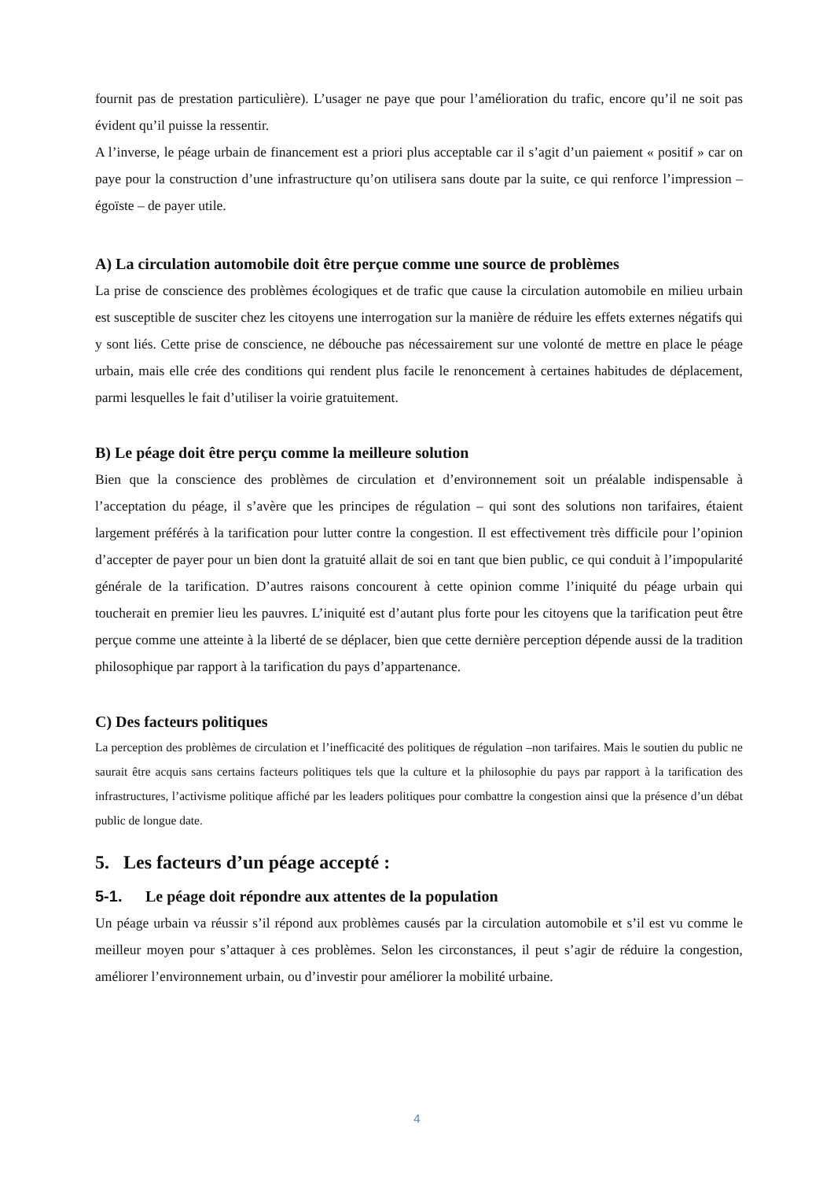fournit pas de prestation particulière). L’usager ne paye que pour l’amélioration du trafic, encore qu’il ne soit pas évident qu’il puisse la ressentir.
A l’inverse, le péage urbain de financement est a priori plus acceptable car il s’agit d’un paiement « positif » car on paye pour la construction d’une infrastructure qu’on utilisera sans doute par la suite, ce qui renforce l’impression – égoïste – de payer utile.
A) La circulation automobile doit être perçue comme une source de problèmes
La prise de conscience des problèmes écologiques et de trafic que cause la circulation automobile en milieu urbain est susceptible de susciter chez les citoyens une interrogation sur la manière de réduire les effets externes négatifs qui y sont liés. Cette prise de conscience, ne débouche pas nécessairement sur une volonté de mettre en place le péage urbain, mais elle crée des conditions qui rendent plus facile le renoncement à certaines habitudes de déplacement, parmi lesquelles le fait d’utiliser la voirie gratuitement.
B) Le péage doit être perçu comme la meilleure solution
Bien que la conscience des problèmes de circulation et d’environnement soit un préalable indispensable à l’acceptation du péage, il s’avère que les principes de régulation – qui sont des solutions non tarifaires, étaient largement préférés à la tarification pour lutter contre la congestion. Il est effectivement très difficile pour l’opinion d’accepter de payer pour un bien dont la gratuité allait de soi en tant que bien public, ce qui conduit à l’impopularité générale de la tarification. D’autres raisons concourent à cette opinion comme l’iniquité du péage urbain qui toucherait en premier lieu les pauvres. L’iniquité est d’autant plus forte pour les citoyens que la tarification peut être perçue comme une atteinte à la liberté de se déplacer, bien que cette dernière perception dépende aussi de la tradition philosophique par rapport à la tarification du pays d’appartenance.
C) Des facteurs politiques
La perception des problèmes de circulation et l’inefficacité des politiques de régulation –non tarifaires. Mais le soutien du public ne saurait être acquis sans certains facteurs politiques tels que la culture et la philosophie du pays par rapport à la tarification des infrastructures, l’activisme politique affiché par les leaders politiques pour combattre la congestion ainsi que la présence d’un débat public de longue date.
5. Les facteurs d’un péage accepté :
5-1. Le péage doit répondre aux attentes de la population
Un péage urbain va réussir s’il répond aux problèmes causés par la circulation automobile et s’il est vu comme le meilleur moyen pour s’attaquer à ces problèmes. Selon les circonstances, il peut s’agir de réduire la congestion, améliorer l’environnement urbain, ou d’investir pour améliorer la mobilité urbaine.
4